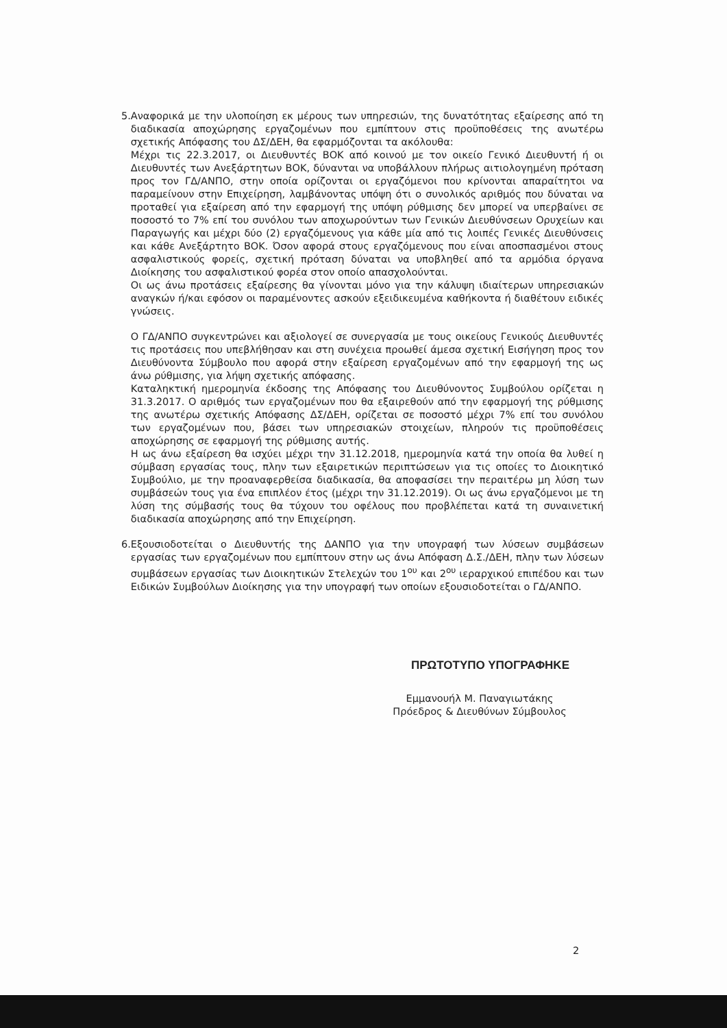5. Αναφορικά με την υλοποίηση εκ μέρους των υπηρεσιών, της δυνατότητας εξαίρεσης από τη διαδικασία αποχώρησης εργαζομένων που εμπίπτουν στις προϋποθέσεις της ανωτέρω σχετικής Απόφασης του ΔΣ/ΔΕΗ, θα εφαρμόζονται τα ακόλουθα:
Μέχρι τις 22.3.2017, οι Διευθυντές ΒΟΚ από κοινού με τον οικείο Γενικό Διευθυντή ή οι Διευθυντές των Ανεξάρτητων ΒΟΚ, δύνανται να υποβάλλουν πλήρως αιτιολογημένη πρόταση προς τον ΓΔ/ΑΝΠΟ, στην οποία ορίζονται οι εργαζόμενοι που κρίνονται απαραίτητοι να παραμείνουν στην Επιχείρηση, λαμβάνοντας υπόψη ότι ο συνολικός αριθμός που δύναται να προταθεί για εξαίρεση από την εφαρμογή της υπόψη ρύθμισης δεν μπορεί να υπερβαίνει σε ποσοστό το 7% επί του συνόλου των αποχωρούντων των Γενικών Διευθύνσεων Ορυχείων και Παραγωγής και μέχρι δύο (2) εργαζόμενους για κάθε μία από τις λοιπές Γενικές Διευθύνσεις και κάθε Ανεξάρτητο ΒΟΚ. Όσον αφορά στους εργαζόμενους που είναι αποσπασμένοι στους ασφαλιστικούς φορείς, σχετική πρόταση δύναται να υποβληθεί από τα αρμόδια όργανα Διοίκησης του ασφαλιστικού φορέα στον οποίο απασχολούνται.
Οι ως άνω προτάσεις εξαίρεσης θα γίνονται μόνο για την κάλυψη ιδιαίτερων υπηρεσιακών αναγκών ή/και εφόσον οι παραμένοντες ασκούν εξειδικευμένα καθήκοντα ή διαθέτουν ειδικές γνώσεις.
Ο ΓΔ/ΑΝΠΟ συγκεντρώνει και αξιολογεί σε συνεργασία με τους οικείους Γενικούς Διευθυντές τις προτάσεις που υπεβλήθησαν και στη συνέχεια προωθεί άμεσα σχετική Εισήγηση προς τον Διευθύνοντα Σύμβουλο που αφορά στην εξαίρεση εργαζομένων από την εφαρμογή της ως άνω ρύθμισης, για λήψη σχετικής απόφασης.
Καταληκτική ημερομηνία έκδοσης της Απόφασης του Διευθύνοντος Συμβούλου ορίζεται η 31.3.2017. Ο αριθμός των εργαζομένων που θα εξαιρεθούν από την εφαρμογή της ρύθμισης της ανωτέρω σχετικής Απόφασης ΔΣ/ΔΕΗ, ορίζεται σε ποσοστό μέχρι 7% επί του συνόλου των εργαζομένων που, βάσει των υπηρεσιακών στοιχείων, πληρούν τις προϋποθέσεις αποχώρησης σε εφαρμογή της ρύθμισης αυτής.
Η ως άνω εξαίρεση θα ισχύει μέχρι την 31.12.2018, ημερομηνία κατά την οποία θα λυθεί η σύμβαση εργασίας τους, πλην των εξαιρετικών περιπτώσεων για τις οποίες το Διοικητικό Συμβούλιο, με την προαναφερθείσα διαδικασία, θα αποφασίσει την περαιτέρω μη λύση των συμβάσεών τους για ένα επιπλέον έτος (μέχρι την 31.12.2019). Οι ως άνω εργαζόμενοι με τη λύση της σύμβασής τους θα τύχουν του οφέλους που προβλέπεται κατά τη συναινετική διαδικασία αποχώρησης από την Επιχείρηση.
6. Εξουσιοδοτείται ο Διευθυντής της ΔΑΝΠΟ για την υπογραφή των λύσεων συμβάσεων εργασίας των εργαζομένων που εμπίπτουν στην ως άνω Απόφαση Δ.Σ./ΔΕΗ, πλην των λύσεων συμβάσεων εργασίας των Διοικητικών Στελεχών του 1<sup>ου</sup> και 2<sup>ου</sup> ιεραρχικού επιπέδου και των Ειδικών Συμβούλων Διοίκησης για την υπογραφή των οποίων εξουσιοδοτείται ο ΓΔ/ΑΝΠΟ.
ΠΡΩΤΟΤΥΠΟ ΥΠΟΓΡΑΦΗΚΕ
Εμμανουήλ Μ. Παναγιωτάκης
Πρόεδρος & Διευθύνων Σύμβουλος
2